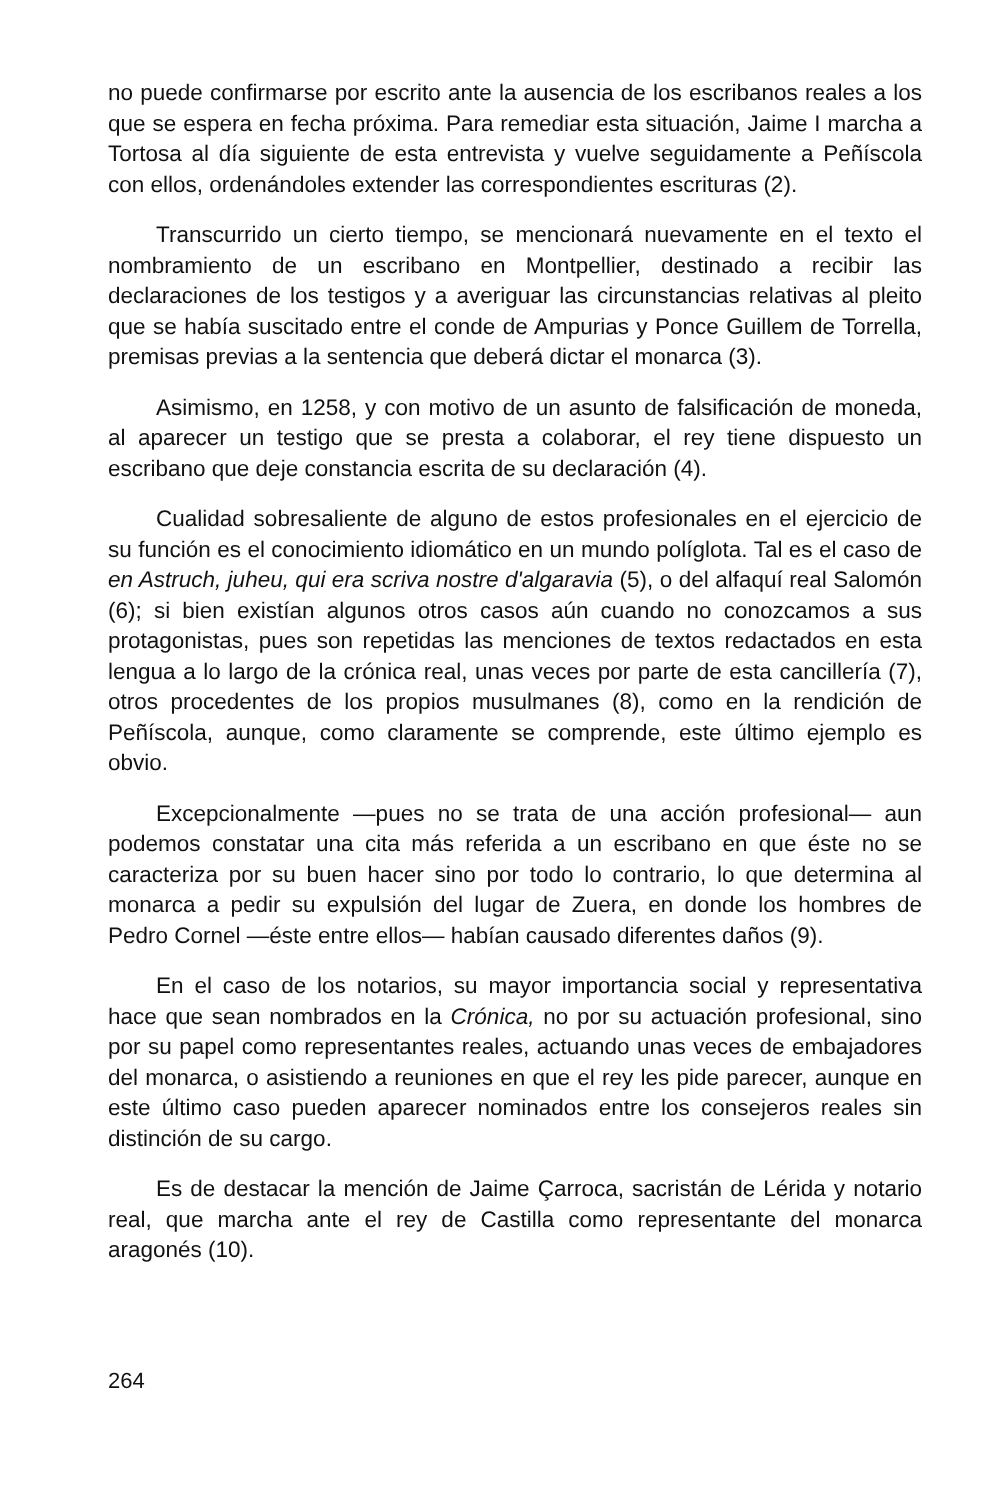no puede confirmarse por escrito ante la ausencia de los escribanos reales a los que se espera en fecha próxima. Para remediar esta situación, Jaime I marcha a Tortosa al día siguiente de esta entrevista y vuelve seguidamente a Peñíscola con ellos, ordenándoles extender las correspondientes escrituras (2).
Transcurrido un cierto tiempo, se mencionará nuevamente en el texto el nombramiento de un escribano en Montpellier, destinado a recibir las declaraciones de los testigos y a averiguar las circunstancias relativas al pleito que se había suscitado entre el conde de Ampurias y Ponce Guillem de Torrella, premisas previas a la sentencia que deberá dictar el monarca (3).
Asimismo, en 1258, y con motivo de un asunto de falsificación de moneda, al aparecer un testigo que se presta a colaborar, el rey tiene dispuesto un escribano que deje constancia escrita de su declaración (4).
Cualidad sobresaliente de alguno de estos profesionales en el ejercicio de su función es el conocimiento idiomático en un mundo políglota. Tal es el caso de en Astruch, juheu, qui era scriva nostre d'algaravia (5), o del alfaquí real Salomón (6); si bien existían algunos otros casos aún cuando no conozcamos a sus protagonistas, pues son repetidas las menciones de textos redactados en esta lengua a lo largo de la crónica real, unas veces por parte de esta cancillería (7), otros procedentes de los propios musulmanes (8), como en la rendición de Peñíscola, aunque, como claramente se comprende, este último ejemplo es obvio.
Excepcionalmente —pues no se trata de una acción profesional— aun podemos constatar una cita más referida a un escribano en que éste no se caracteriza por su buen hacer sino por todo lo contrario, lo que determina al monarca a pedir su expulsión del lugar de Zuera, en donde los hombres de Pedro Cornel —éste entre ellos— habían causado diferentes daños (9).
En el caso de los notarios, su mayor importancia social y representativa hace que sean nombrados en la Crónica, no por su actuación profesional, sino por su papel como representantes reales, actuando unas veces de embajadores del monarca, o asistiendo a reuniones en que el rey les pide parecer, aunque en este último caso pueden aparecer nominados entre los consejeros reales sin distinción de su cargo.
Es de destacar la mención de Jaime Çarroca, sacristán de Lérida y notario real, que marcha ante el rey de Castilla como representante del monarca aragonés (10).
264